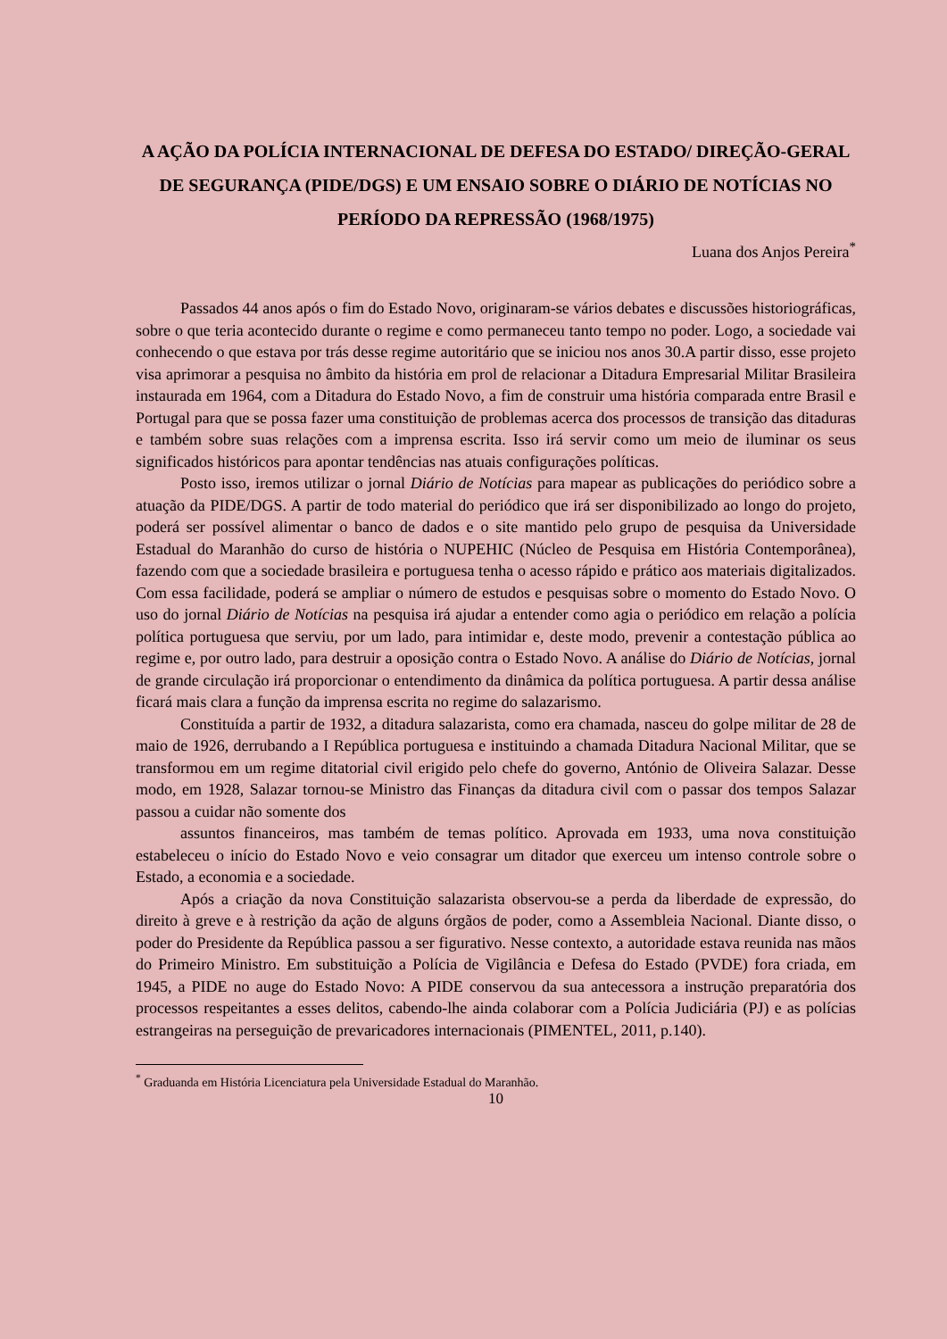A AÇÃO DA POLÍCIA INTERNACIONAL DE DEFESA DO ESTADO/ DIREÇÃO-GERAL DE SEGURANÇA (PIDE/DGS) E UM ENSAIO SOBRE O DIÁRIO DE NOTÍCIAS NO PERÍODO DA REPRESSÃO (1968/1975)
Luana dos Anjos Pereira<sup>*</sup>
Passados 44 anos após o fim do Estado Novo, originaram-se vários debates e discussões historiográficas, sobre o que teria acontecido durante o regime e como permaneceu tanto tempo no poder. Logo, a sociedade vai conhecendo o que estava por trás desse regime autoritário que se iniciou nos anos 30.A partir disso, esse projeto visa aprimorar a pesquisa no âmbito da história em prol de relacionar a Ditadura Empresarial Militar Brasileira instaurada em 1964, com a Ditadura do Estado Novo, a fim de construir uma história comparada entre Brasil e Portugal para que se possa fazer uma constituição de problemas acerca dos processos de transição das ditaduras e também sobre suas relações com a imprensa escrita. Isso irá servir como um meio de iluminar os seus significados históricos para apontar tendências nas atuais configurações políticas.
Posto isso, iremos utilizar o jornal Diário de Notícias para mapear as publicações do periódico sobre a atuação da PIDE/DGS. A partir de todo material do periódico que irá ser disponibilizado ao longo do projeto, poderá ser possível alimentar o banco de dados e o site mantido pelo grupo de pesquisa da Universidade Estadual do Maranhão do curso de história o NUPEHIC (Núcleo de Pesquisa em História Contemporânea), fazendo com que a sociedade brasileira e portuguesa tenha o acesso rápido e prático aos materiais digitalizados. Com essa facilidade, poderá se ampliar o número de estudos e pesquisas sobre o momento do Estado Novo. O uso do jornal Diário de Notícias na pesquisa irá ajudar a entender como agia o periódico em relação a polícia política portuguesa que serviu, por um lado, para intimidar e, deste modo, prevenir a contestação pública ao regime e, por outro lado, para destruir a oposição contra o Estado Novo. A análise do Diário de Notícias, jornal de grande circulação irá proporcionar o entendimento da dinâmica da política portuguesa. A partir dessa análise ficará mais clara a função da imprensa escrita no regime do salazarismo.
Constituída a partir de 1932, a ditadura salazarista, como era chamada, nasceu do golpe militar de 28 de maio de 1926, derrubando a I República portuguesa e instituindo a chamada Ditadura Nacional Militar, que se transformou em um regime ditatorial civil erigido pelo chefe do governo, António de Oliveira Salazar. Desse modo, em 1928, Salazar tornou-se Ministro das Finanças da ditadura civil com o passar dos tempos Salazar passou a cuidar não somente dos
assuntos financeiros, mas também de temas político. Aprovada em 1933, uma nova constituição estabeleceu o início do Estado Novo e veio consagrar um ditador que exerceu um intenso controle sobre o Estado, a economia e a sociedade.
Após a criação da nova Constituição salazarista observou-se a perda da liberdade de expressão, do direito à greve e à restrição da ação de alguns órgãos de poder, como a Assembleia Nacional. Diante disso, o poder do Presidente da República passou a ser figurativo. Nesse contexto, a autoridade estava reunida nas mãos do Primeiro Ministro. Em substituição a Polícia de Vigilância e Defesa do Estado (PVDE) fora criada, em 1945, a PIDE no auge do Estado Novo: A PIDE conservou da sua antecessora a instrução preparatória dos processos respeitantes a esses delitos, cabendo-lhe ainda colaborar com a Polícia Judiciária (PJ) e as polícias estrangeiras na perseguição de prevaricadores internacionais (PIMENTEL, 2011, p.140).
<sup>*</sup> Graduanda em História Licenciatura pela Universidade Estadual do Maranhão.
10